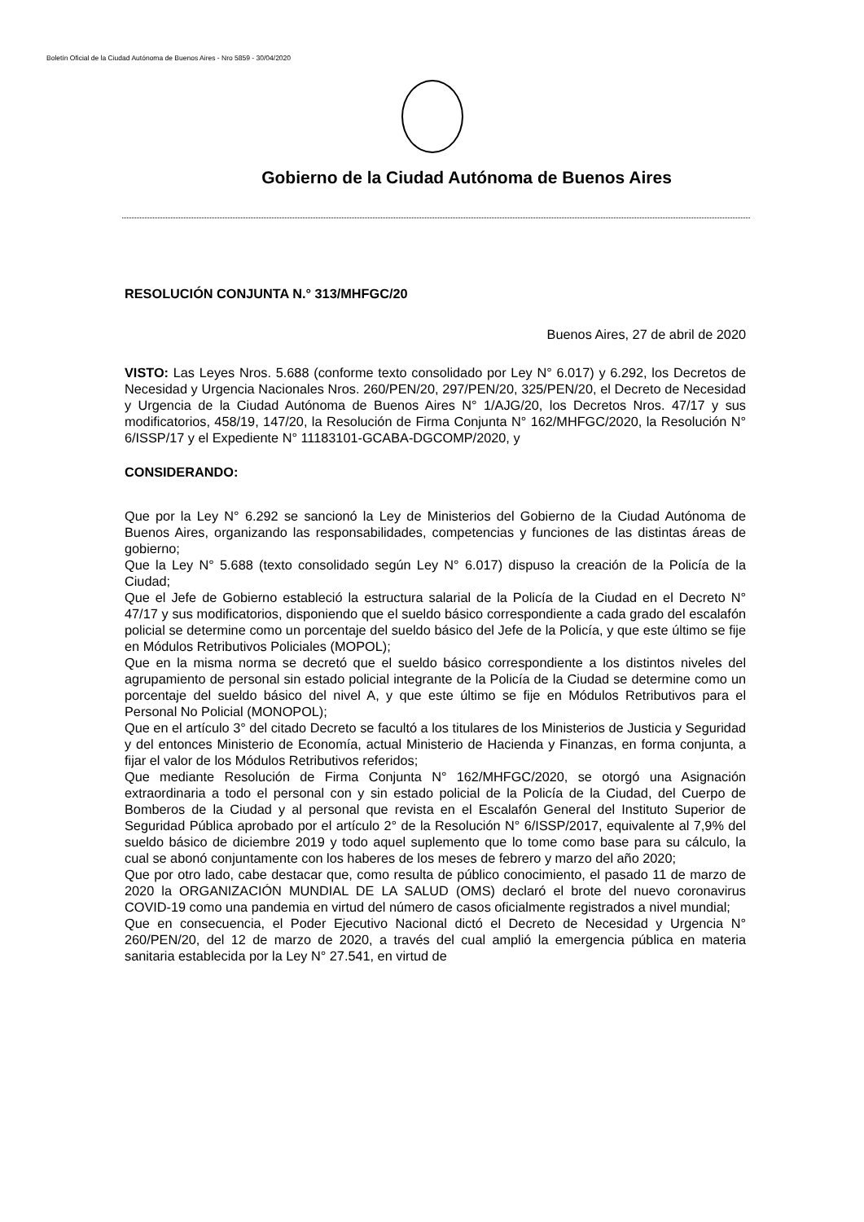Boletín Oficial de la Ciudad Autónoma de Buenos Aires - Nro 5859 - 30/04/2020
Gobierno de la Ciudad Autónoma de Buenos Aires
RESOLUCIÓN CONJUNTA N.° 313/MHFGC/20
Buenos Aires, 27 de abril de 2020
VISTO: Las Leyes Nros. 5.688 (conforme texto consolidado por Ley N° 6.017) y 6.292, los Decretos de Necesidad y Urgencia Nacionales Nros. 260/PEN/20, 297/PEN/20, 325/PEN/20, el Decreto de Necesidad y Urgencia de la Ciudad Autónoma de Buenos Aires N° 1/AJG/20, los Decretos Nros. 47/17 y sus modificatorios, 458/19, 147/20, la Resolución de Firma Conjunta N° 162/MHFGC/2020, la Resolución N° 6/ISSP/17 y el Expediente N° 11183101-GCABA-DGCOMP/2020, y
CONSIDERANDO:
Que por la Ley N° 6.292 se sancionó la Ley de Ministerios del Gobierno de la Ciudad Autónoma de Buenos Aires, organizando las responsabilidades, competencias y funciones de las distintas áreas de gobierno;
Que la Ley N° 5.688 (texto consolidado según Ley N° 6.017) dispuso la creación de la Policía de la Ciudad;
Que el Jefe de Gobierno estableció la estructura salarial de la Policía de la Ciudad en el Decreto N° 47/17 y sus modificatorios, disponiendo que el sueldo básico correspondiente a cada grado del escalafón policial se determine como un porcentaje del sueldo básico del Jefe de la Policía, y que este último se fije en Módulos Retributivos Policiales (MOPOL);
Que en la misma norma se decretó que el sueldo básico correspondiente a los distintos niveles del agrupamiento de personal sin estado policial integrante de la Policía de la Ciudad se determine como un porcentaje del sueldo básico del nivel A, y que este último se fije en Módulos Retributivos para el Personal No Policial (MONOPOL);
Que en el artículo 3° del citado Decreto se facultó a los titulares de los Ministerios de Justicia y Seguridad y del entonces Ministerio de Economía, actual Ministerio de Hacienda y Finanzas, en forma conjunta, a fijar el valor de los Módulos Retributivos referidos;
Que mediante Resolución de Firma Conjunta N° 162/MHFGC/2020, se otorgó una Asignación extraordinaria a todo el personal con y sin estado policial de la Policía de la Ciudad, del Cuerpo de Bomberos de la Ciudad y al personal que revista en el Escalafón General del Instituto Superior de Seguridad Pública aprobado por el artículo 2° de la Resolución N° 6/ISSP/2017, equivalente al 7,9% del sueldo básico de diciembre 2019 y todo aquel suplemento que lo tome como base para su cálculo, la cual se abonó conjuntamente con los haberes de los meses de febrero y marzo del año 2020;
Que por otro lado, cabe destacar que, como resulta de público conocimiento, el pasado 11 de marzo de 2020 la ORGANIZACIÓN MUNDIAL DE LA SALUD (OMS) declaró el brote del nuevo coronavirus COVID-19 como una pandemia en virtud del número de casos oficialmente registrados a nivel mundial;
Que en consecuencia, el Poder Ejecutivo Nacional dictó el Decreto de Necesidad y Urgencia N° 260/PEN/20, del 12 de marzo de 2020, a través del cual amplió la emergencia pública en materia sanitaria establecida por la Ley N° 27.541, en virtud de